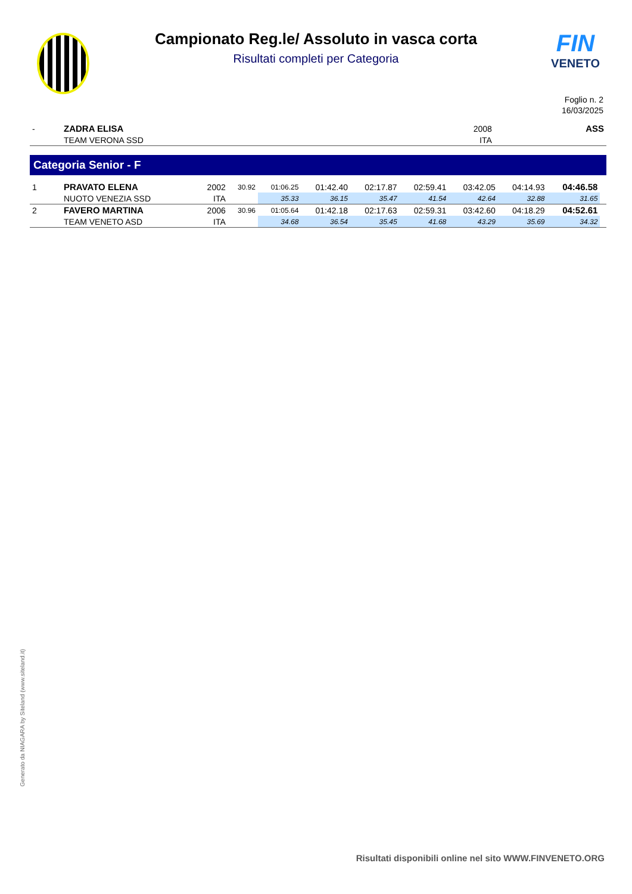Campionato Reg.le/ Assoluto in vasca corta
Risultati completi per Categoria
FIN
VENETO
Foglio n. 2
16/03/2025
| - | ZADRA ELISA | 2008 | | ASS |
| | TEAM VERONA SSD | ITA | | |
Categoria Senior - F
| 1 | PRAVATO ELENA | 2002 | 30.92 | 01:06.25 | 01:42.40 | 02:17.87 | 02:59.41 | 03:42.05 | 04:14.93 | 04:46.58 | |
| | NUOTO VENEZIA SSD | ITA | | 35.33 | 36.15 | 35.47 | 41.54 | 42.64 | 32.88 | 31.65 | |
| 2 | FAVERO MARTINA | 2006 | 30.96 | 01:05.64 | 01:42.18 | 02:17.63 | 02:59.31 | 03:42.60 | 04:18.29 | 04:52.61 | |
| | TEAM VENETO ASD | ITA | | 34.68 | 36.54 | 35.45 | 41.68 | 43.29 | 35.69 | 34.32 | |
Generato da NIAGARA by Siteland (www.siteland.it)
Risultati disponibili online nel sito WWW.FINVENETO.ORG